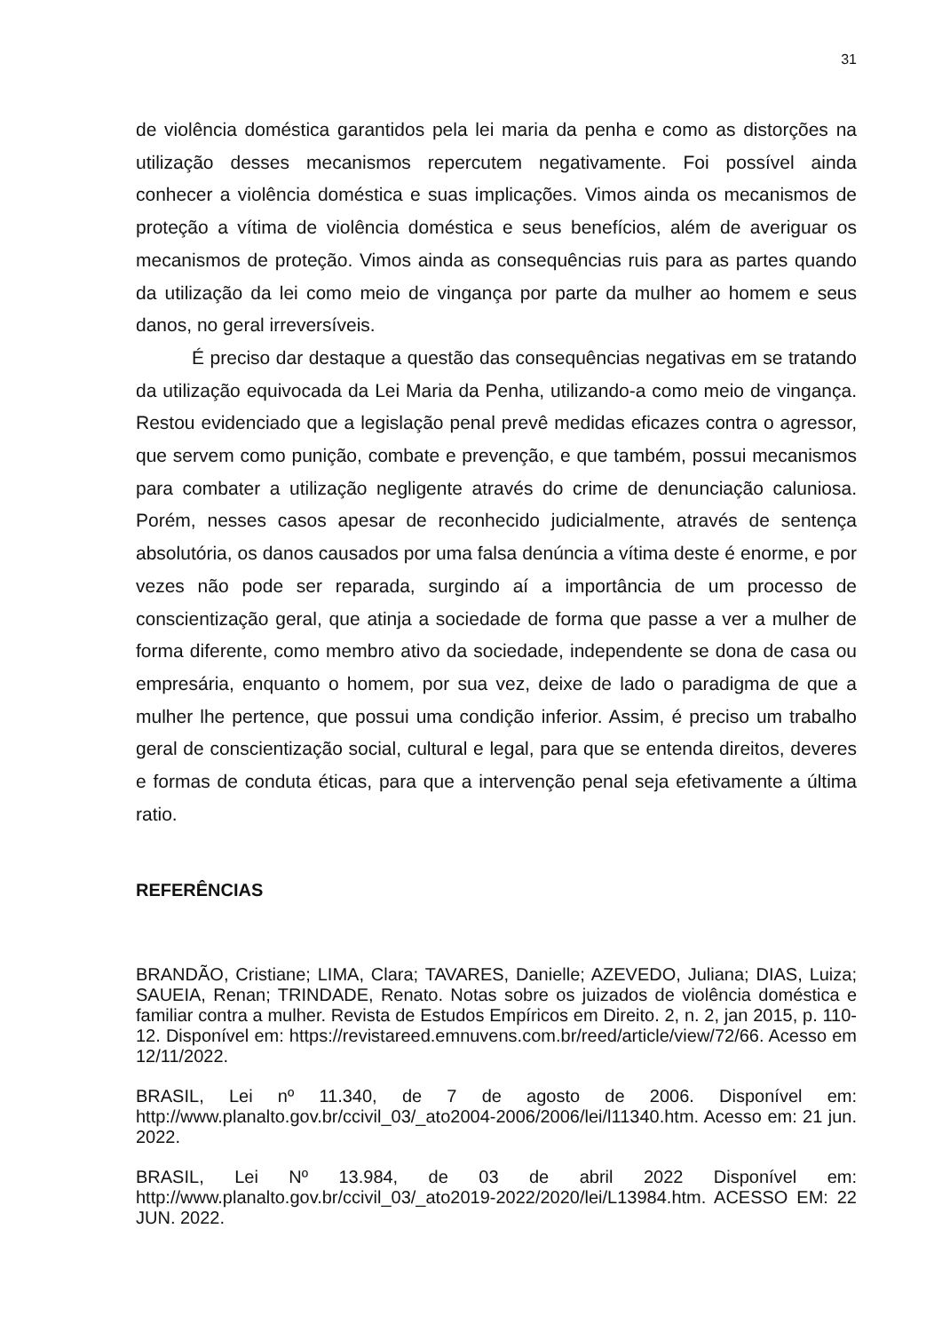31
de violência doméstica garantidos pela lei maria da penha e como as distorções na utilização desses mecanismos repercutem negativamente. Foi possível ainda conhecer a violência doméstica e suas implicações. Vimos ainda os mecanismos de proteção a vítima de violência doméstica e seus benefícios, além de averiguar os mecanismos de proteção. Vimos ainda as consequências ruis para as partes quando da utilização da lei como meio de vingança por parte da mulher ao homem e seus danos, no geral irreversíveis.
É preciso dar destaque a questão das consequências negativas em se tratando da utilização equivocada da Lei Maria da Penha, utilizando-a como meio de vingança. Restou evidenciado que a legislação penal prevê medidas eficazes contra o agressor, que servem como punição, combate e prevenção, e que também, possui mecanismos para combater a utilização negligente através do crime de denunciação caluniosa. Porém, nesses casos apesar de reconhecido judicialmente, através de sentença absolutória, os danos causados por uma falsa denúncia a vítima deste é enorme, e por vezes não pode ser reparada, surgindo aí a importância de um processo de conscientização geral, que atinja a sociedade de forma que passe a ver a mulher de forma diferente, como membro ativo da sociedade, independente se dona de casa ou empresária, enquanto o homem, por sua vez, deixe de lado o paradigma de que a mulher lhe pertence, que possui uma condição inferior. Assim, é preciso um trabalho geral de conscientização social, cultural e legal, para que se entenda direitos, deveres e formas de conduta éticas, para que a intervenção penal seja efetivamente a última ratio.
REFERÊNCIAS
BRANDÃO, Cristiane; LIMA, Clara; TAVARES, Danielle; AZEVEDO, Juliana; DIAS, Luiza; SAUEIA, Renan; TRINDADE, Renato. Notas sobre os juizados de violência doméstica e familiar contra a mulher. Revista de Estudos Empíricos em Direito. 2, n. 2, jan 2015, p. 110-12. Disponível em: https://revistareed.emnuvens.com.br/reed/article/view/72/66. Acesso em 12/11/2022.
BRASIL, Lei nº 11.340, de 7 de agosto de 2006. Disponível em: http://www.planalto.gov.br/ccivil_03/_ato2004-2006/2006/lei/l11340.htm. Acesso em: 21 jun. 2022.
BRASIL, Lei Nº 13.984, de 03 de abril 2022 Disponível em: http://www.planalto.gov.br/ccivil_03/_ato2019-2022/2020/lei/L13984.htm. ACESSO EM: 22 JUN. 2022.